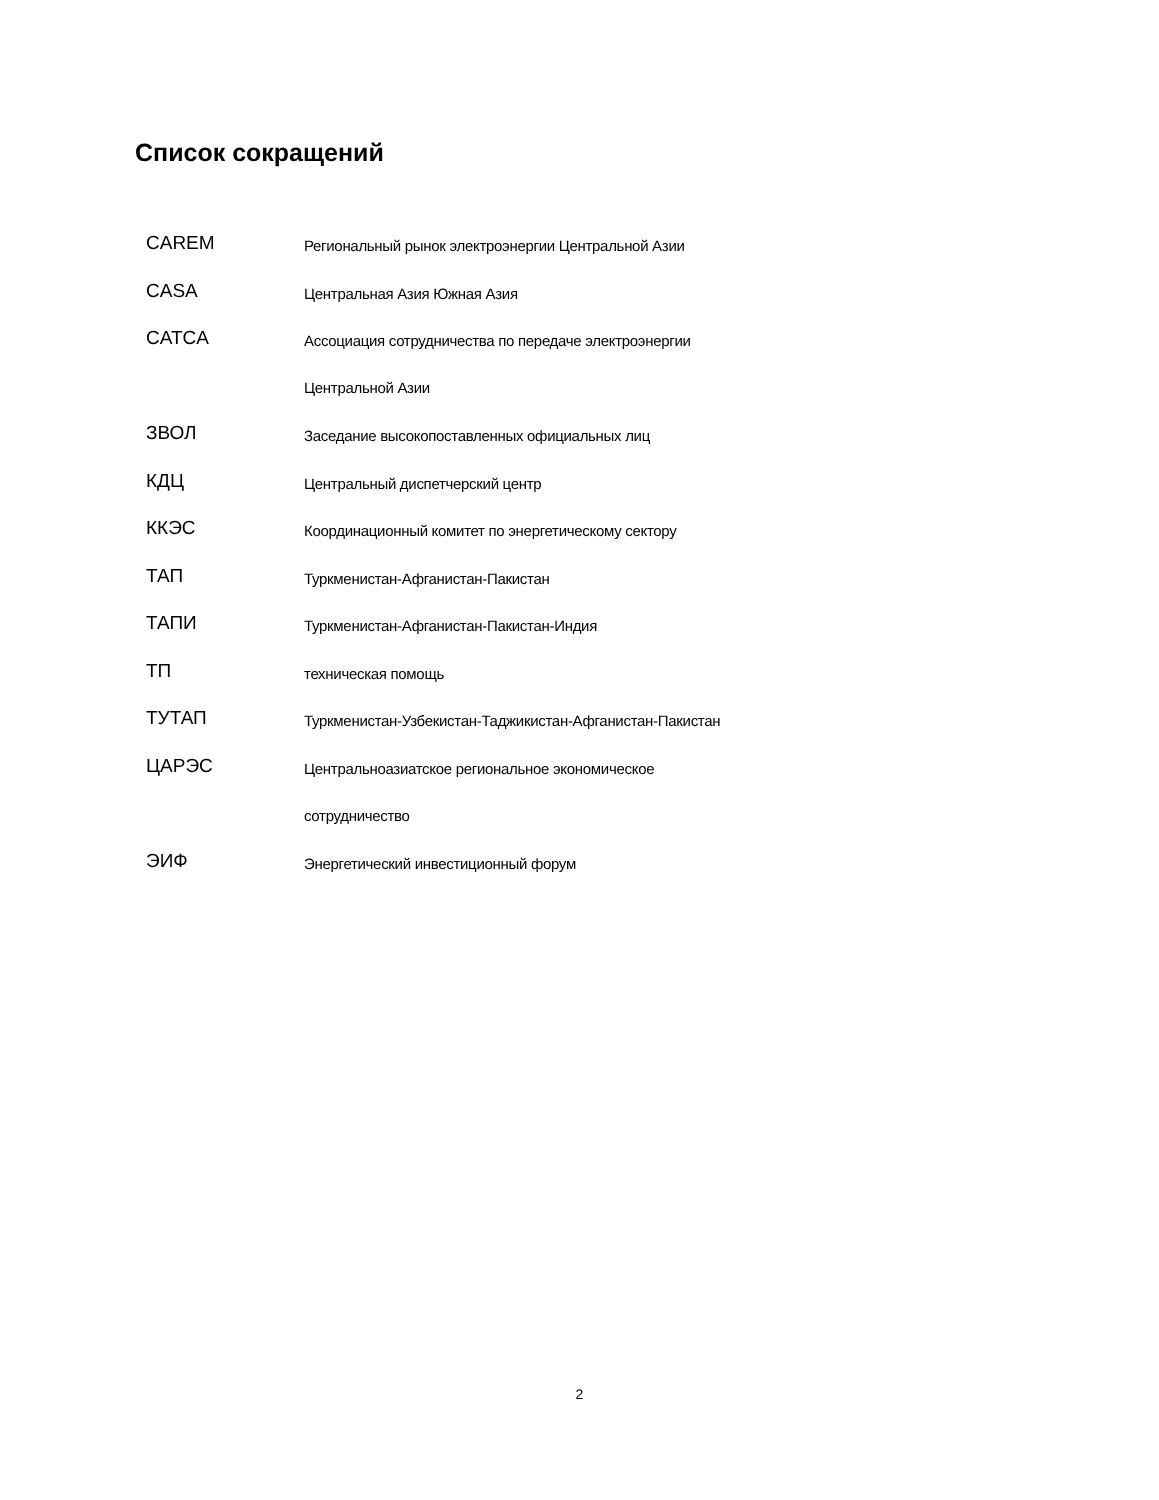Список сокращений
CAREM
Региональный рынок электроэнергии Центральной Азии
CASA
Центральная Азия Южная Азия
CATCA
Ассоциация сотрудничества по передаче электроэнергии
Центральной Азии
ЗВОЛ
Заседание высокопоставленных официальных лиц
КДЦ
Центральный диспетчерский центр
ККЭС
Координационный комитет по энергетическому сектору
ТАП
Туркменистан-Афганистан-Пакистан
ТАПИ
Туркменистан-Афганистан-Пакистан-Индия
ТП
техническая помощь
ТУТАП
Туркменистан-Узбекистан-Таджикистан-Афганистан-Пакистан
ЦАРЭС
Центральноазиатское региональное экономическое
сотрудничество
ЭИФ
Энергетический инвестиционный форум
2